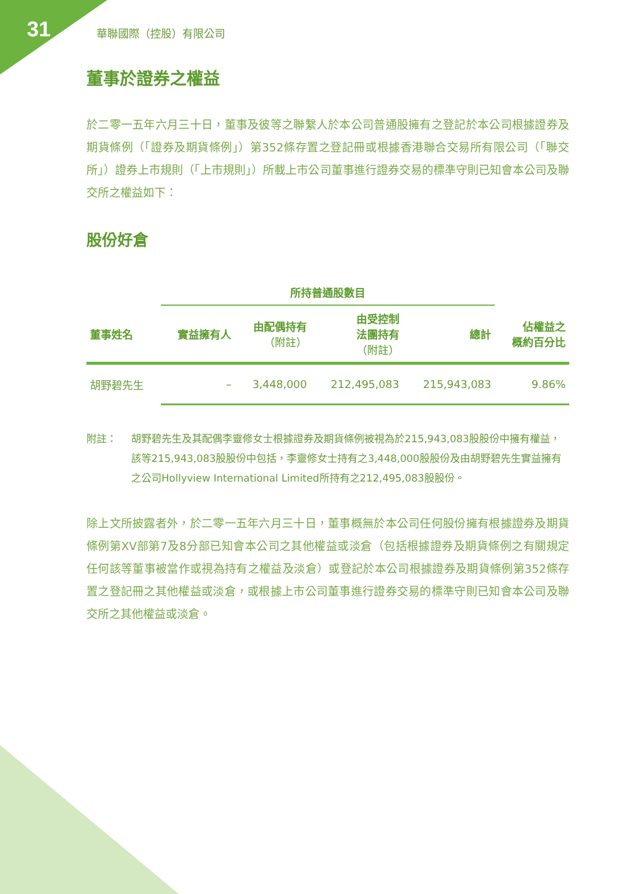31 華聯國際（控股）有限公司
董事於證券之權益
於二零一五年六月三十日，董事及彼等之聯繫人於本公司普通股擁有之登記於本公司根據證券及期貨條例（「證券及期貨條例」）第352條存置之登記冊或根據香港聯合交易所有限公司（「聯交所」）證券上市規則（「上市規則」）所載上市公司董事進行證券交易的標準守則已知會本公司及聯交所之權益如下：
股份好倉
| | 所持普通股數目 | | | | |
| --- | --- | --- | --- | --- | --- |
| 董事姓名 | 實益擁有人 | 由配偶持有 （附註） | 由受控制 法團持有 （附註） | 總計 | 佔權益之 概約百分比 |
| 胡野碧先生 | – | 3,448,000 | 212,495,083 | 215,943,083 | 9.86% |
附註： 胡野碧先生及其配偶李靈修女士根據證券及期貨條例被視為於215,943,083股股份中擁有權益，該等215,943,083股股份中包括，李靈修女士持有之3,448,000股股份及由胡野碧先生實益擁有之公司Hollyview International Limited所持有之212,495,083股股份。
除上文所披露者外，於二零一五年六月三十日，董事概無於本公司任何股份擁有根據證券及期貨條例第XV部第7及8分部已知會本公司之其他權益或淡倉（包括根據證券及期貨條例之有關規定任何該等董事被當作或視為持有之權益及淡倉）或登記於本公司根據證券及期貨條例第352條存置之登記冊之其他權益或淡倉，或根據上市公司董事進行證券交易的標準守則已知會本公司及聯交所之其他權益或淡倉。